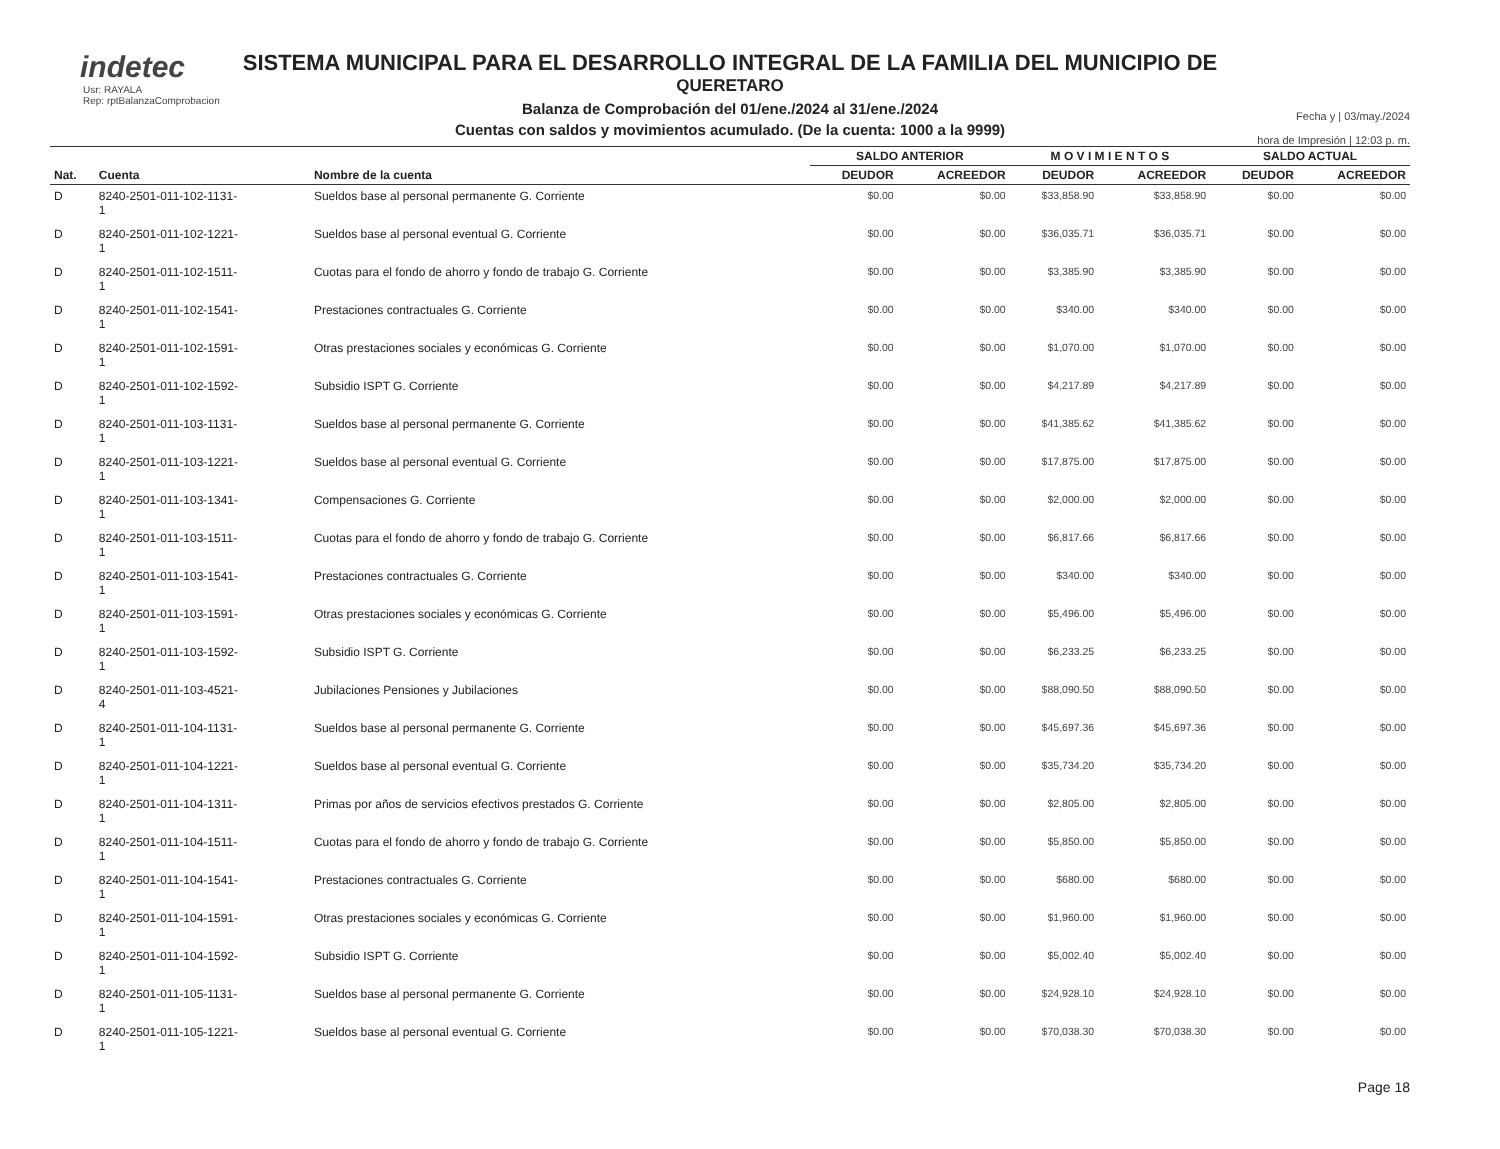indetec
Usr: RAYALA
Rep: rptBalanzaComprobacion
SISTEMA MUNICIPAL PARA EL DESARROLLO INTEGRAL DE LA FAMILIA DEL MUNICIPIO DE
QUERETARO
Balanza de Comprobación del 01/ene./2024 al 31/ene./2024
Cuentas con saldos y movimientos acumulado. (De la cuenta: 1000 a la 9999)
Fecha y | 03/may./2024
hora de Impresión | 12:03 p. m.
| | | | SALDO ANTERIOR | | M O V I M I E N T O S | | SALDO ACTUAL | |
| --- | --- | --- | --- | --- | --- | --- | --- | --- |
| Nat. | Cuenta | Nombre de la cuenta | DEUDOR | ACREEDOR | DEUDOR | ACREEDOR | DEUDOR | ACREEDOR |
| D | 8240-2501-011-102-1131- 1 | Sueldos base al personal permanente G. Corriente | $0.00 | $0.00 | $33,858.90 | $33,858.90 | $0.00 | $0.00 |
| D | 8240-2501-011-102-1221- 1 | Sueldos base al personal eventual G. Corriente | $0.00 | $0.00 | $36,035.71 | $36,035.71 | $0.00 | $0.00 |
| D | 8240-2501-011-102-1511- 1 | Cuotas para el fondo de ahorro y fondo de trabajo G. Corriente | $0.00 | $0.00 | $3,385.90 | $3,385.90 | $0.00 | $0.00 |
| D | 8240-2501-011-102-1541- 1 | Prestaciones contractuales G. Corriente | $0.00 | $0.00 | $340.00 | $340.00 | $0.00 | $0.00 |
| D | 8240-2501-011-102-1591- 1 | Otras prestaciones sociales y económicas G. Corriente | $0.00 | $0.00 | $1,070.00 | $1,070.00 | $0.00 | $0.00 |
| D | 8240-2501-011-102-1592- 1 | Subsidio ISPT G. Corriente | $0.00 | $0.00 | $4,217.89 | $4,217.89 | $0.00 | $0.00 |
| D | 8240-2501-011-103-1131- 1 | Sueldos base al personal permanente G. Corriente | $0.00 | $0.00 | $41,385.62 | $41,385.62 | $0.00 | $0.00 |
| D | 8240-2501-011-103-1221- 1 | Sueldos base al personal eventual G. Corriente | $0.00 | $0.00 | $17,875.00 | $17,875.00 | $0.00 | $0.00 |
| D | 8240-2501-011-103-1341- 1 | Compensaciones G. Corriente | $0.00 | $0.00 | $2,000.00 | $2,000.00 | $0.00 | $0.00 |
| D | 8240-2501-011-103-1511- 1 | Cuotas para el fondo de ahorro y fondo de trabajo G. Corriente | $0.00 | $0.00 | $6,817.66 | $6,817.66 | $0.00 | $0.00 |
| D | 8240-2501-011-103-1541- 1 | Prestaciones contractuales G. Corriente | $0.00 | $0.00 | $340.00 | $340.00 | $0.00 | $0.00 |
| D | 8240-2501-011-103-1591- 1 | Otras prestaciones sociales y económicas G. Corriente | $0.00 | $0.00 | $5,496.00 | $5,496.00 | $0.00 | $0.00 |
| D | 8240-2501-011-103-1592- 1 | Subsidio ISPT G. Corriente | $0.00 | $0.00 | $6,233.25 | $6,233.25 | $0.00 | $0.00 |
| D | 8240-2501-011-103-4521- 4 | Jubilaciones Pensiones y Jubilaciones | $0.00 | $0.00 | $88,090.50 | $88,090.50 | $0.00 | $0.00 |
| D | 8240-2501-011-104-1131- 1 | Sueldos base al personal permanente G. Corriente | $0.00 | $0.00 | $45,697.36 | $45,697.36 | $0.00 | $0.00 |
| D | 8240-2501-011-104-1221- 1 | Sueldos base al personal eventual G. Corriente | $0.00 | $0.00 | $35,734.20 | $35,734.20 | $0.00 | $0.00 |
| D | 8240-2501-011-104-1311- 1 | Primas por años de servicios efectivos prestados G. Corriente | $0.00 | $0.00 | $2,805.00 | $2,805.00 | $0.00 | $0.00 |
| D | 8240-2501-011-104-1511- 1 | Cuotas para el fondo de ahorro y fondo de trabajo G. Corriente | $0.00 | $0.00 | $5,850.00 | $5,850.00 | $0.00 | $0.00 |
| D | 8240-2501-011-104-1541- 1 | Prestaciones contractuales G. Corriente | $0.00 | $0.00 | $680.00 | $680.00 | $0.00 | $0.00 |
| D | 8240-2501-011-104-1591- 1 | Otras prestaciones sociales y económicas G. Corriente | $0.00 | $0.00 | $1,960.00 | $1,960.00 | $0.00 | $0.00 |
| D | 8240-2501-011-104-1592- 1 | Subsidio ISPT G. Corriente | $0.00 | $0.00 | $5,002.40 | $5,002.40 | $0.00 | $0.00 |
| D | 8240-2501-011-105-1131- 1 | Sueldos base al personal permanente G. Corriente | $0.00 | $0.00 | $24,928.10 | $24,928.10 | $0.00 | $0.00 |
| D | 8240-2501-011-105-1221- 1 | Sueldos base al personal eventual G. Corriente | $0.00 | $0.00 | $70,038.30 | $70,038.30 | $0.00 | $0.00 |
Page 18